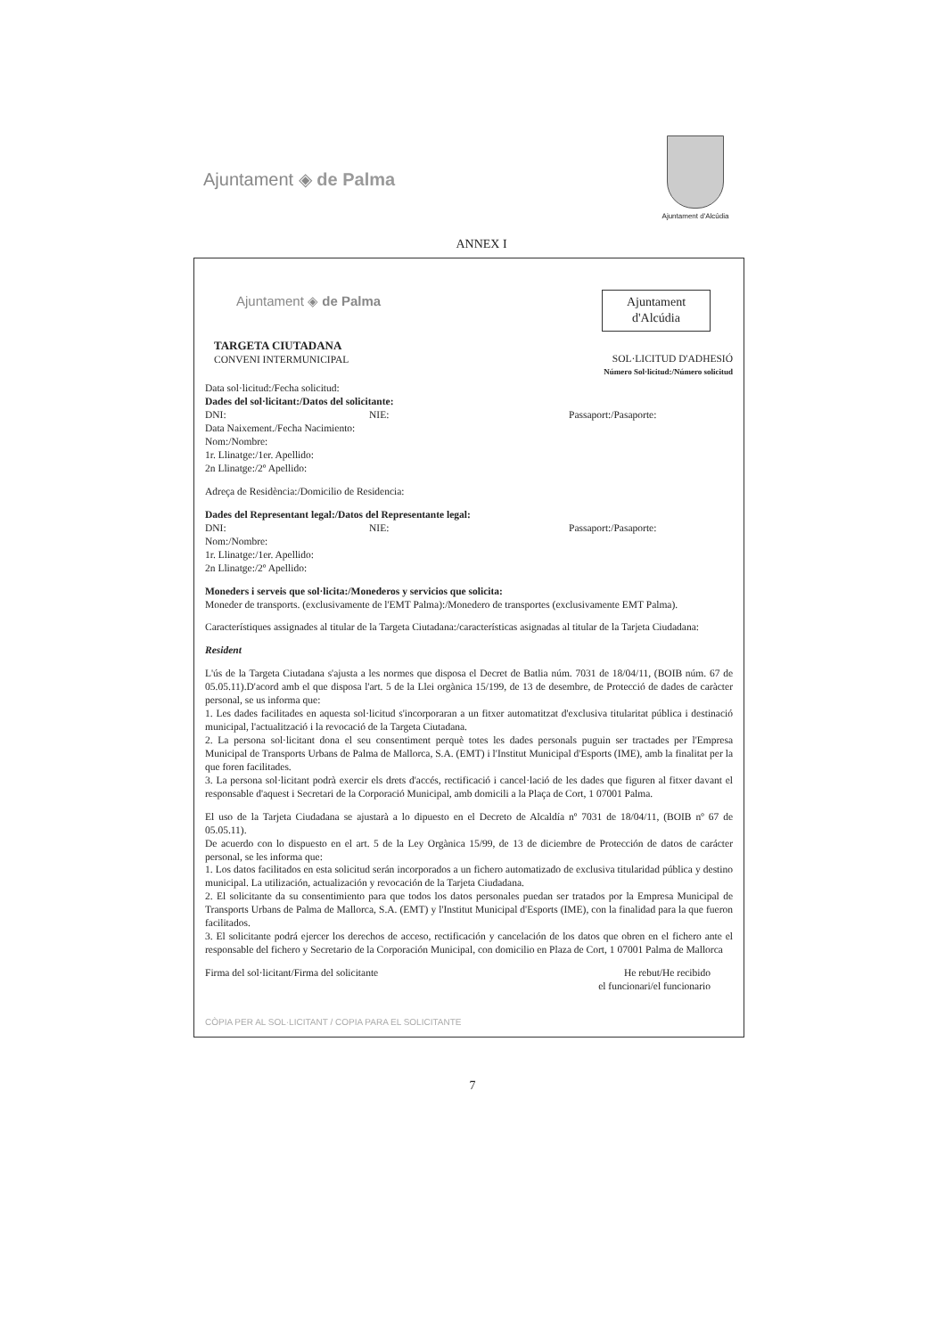Ajuntament ◈ de Palma
Ajuntament d'Alcúdia
ANNEX I
Ajuntament ◈ de Palma Ajuntament
d'Alcúdia
TARGETA CIUTADANA
CONVENI INTERMUNICIPAL
SOL·LICITUD D'ADHESIÓ
Número Sol·licitud:/Número solicitud
Data sol·licitud:/Fecha solicitud:
Dades del sol·licitant:/Datos del solicitante:
DNI: NIE: Passaport:/Pasaporte:
Data Naixement./Fecha Nacimiento:
Nom:/Nombre:
1r. Llinatge:/1er. Apellido:
2n Llinatge:/2º Apellido:
Adreça de Residència:/Domicilio de Residencia:
Dades del Representant legal:/Datos del Representante legal:
DNI: NIE: Passaport:/Pasaporte:
Nom:/Nombre:
1r. Llinatge:/1er. Apellido:
2n Llinatge:/2º Apellido:
Moneders i serveis que sol·licita:/Monederos y servicios que solicita:
Moneder de transports. (exclusivamente de l'EMT Palma):/Monedero de transportes (exclusivamente EMT Palma).
Característiques assignades al titular de la Targeta Ciutadana:/características asignadas al titular de la Tarjeta Ciudadana:
Resident
L'ús de la Targeta Ciutadana s'ajusta a les normes que disposa el Decret de Batlia núm. 7031 de 18/04/11, (BOIB núm. 67 de 05.05.11).D'acord amb el que disposa l'art. 5 de la Llei orgànica 15/199, de 13 de desembre, de Protecció de dades de caràcter personal, se us informa que:
1. Les dades facilitades en aquesta sol·licitud s'incorporaran a un fitxer automatitzat d'exclusiva titularitat pública i destinació municipal, l'actualització i la revocació de la Targeta Ciutadana.
2. La persona sol·licitant dona el seu consentiment perquè totes les dades personals puguin ser tractades per l'Empresa Municipal de Transports Urbans de Palma de Mallorca, S.A. (EMT) i l'Institut Municipal d'Esports (IME), amb la finalitat per la que foren facilitades.
3. La persona sol·licitant podrà exercir els drets d'accés, rectificació i cancel·lació de les dades que figuren al fitxer davant el responsable d'aquest i Secretari de la Corporació Municipal, amb domicili a la Plaça de Cort, 1 07001 Palma.
El uso de la Tarjeta Ciudadana se ajustarà a lo dipuesto en el Decreto de Alcaldía nº 7031 de 18/04/11, (BOIB nº 67 de 05.05.11).
De acuerdo con lo dispuesto en el art. 5 de la Ley Orgànica 15/99, de 13 de diciembre de Protección de datos de carácter personal, se les informa que:
1. Los datos facilitados en esta solicitud serán incorporados a un fichero automatizado de exclusiva titularidad pública y destino municipal. La utilización, actualización y revocación de la Tarjeta Ciudadana.
2. El solicitante da su consentimiento para que todos los datos personales puedan ser tratados por la Empresa Municipal de Transports Urbans de Palma de Mallorca, S.A. (EMT) y l'Institut Municipal d'Esports (IME), con la finalidad para la que fueron facilitados.
3. El solicitante podrá ejercer los derechos de acceso, rectificación y cancelación de los datos que obren en el fichero ante el responsable del fichero y Secretario de la Corporación Municipal, con domicilio en Plaza de Cort, 1 07001 Palma de Mallorca
Firma del sol·licitant/Firma del solicitante He rebut/He recibido
el funcionari/el funcionario
CÒPIA PER AL SOL·LICITANT / COPIA PARA EL SOLICITANTE
7